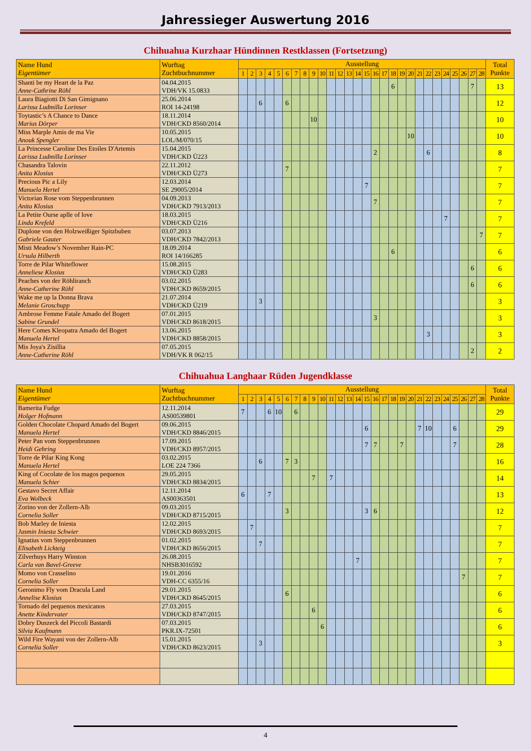Jahressieger Auswertung 2016
Chihuahua Kurzhaar Hündinnen Restklassen (Fortsetzung)
| Name Hund Eigentümer | Wurftag Zuchtbuchnummer | Ausstellung | | | | | | | | | | | | | | | | | | | | | | | | | | | | Total Punkte |
| --- | --- | --- | --- | --- | --- | --- | --- | --- | --- | --- | --- | --- | --- | --- | --- | --- | --- | --- | --- | --- | --- | --- | --- | --- | --- | --- | --- | --- | --- | --- |
| | | 1 | 2 | 3 | 4 | 5 | 6 | 7 | 8 | 9 | 10 | 11 | 12 | 13 | 14 | 15 | 16 | 17 | 18 | 19 | 20 | 21 | 22 | 23 | 24 | 25 | 26 | 27 | 28 | |
| Shanti be my Heart de la Paz Anne-Cathrine Röhl | 04.04.2015 VDH/VK 15.0833 | | | | | | | | | | | | | | | | | | 6 | | | | | | | | | 7 | | 13 |
| Laura Biagiotti Di San Gimignano Larissa Ludmilla Lorinser | 25.06.2014 ROI 14-24198 | | | 6 | | | 6 | | | | | | | | | | | | | | | | | | | | | | | 12 |
| Toytastic’s A Chance to Dance Marius Dörper | 18.11.2014 VDH/CKD 8560/2014 | | | | | | | | | 10 | | | | | | | | | | | | | | | | | | | | 10 |
| Miss Marple Amis de ma Vie Anouk Spengler | 10.05.2015 LOL/M/070/15 | | | | | | | | | | | | | | | | | | | | 10 | | | | | | | | | 10 |
| La Princesse Caroline Des Etoiles D'Artemis Larissa Ludmilla Lorinser | 15.04.2015 VDH/CKD Ü223 | | | | | | | | | | | | | | | | 2 | | | | | | 6 | | | | | | | 8 |
| Chasandra Talovin Anita Klosius | 22.11.2012 VDH/CKD Ü273 | | | | | | 7 | | | | | | | | | | | | | | | | | | | | | | | 7 |
| Precious Pic a Lily Manuela Hertel | 12.03.2014 SE 29005/2014 | | | | | | | | | | | | | | | 7 | | | | | | | | | | | | | | 7 |
| Victorian Rose vom Steppenbrunnen Anita Klosius | 04.09.2013 VDH/CKD 7913/2013 | | | | | | | | | | | | | | | | 7 | | | | | | | | | | | | | 7 |
| La Petite Ourse aplle of love Linda Krefeld | 18.03.2015 VDH/CKD Ü216 | | | | | | | | | | | | | | | | | | | | | | | | 7 | | | | | 7 |
| Duplone von den Holzweißiger Spitzbuben Gabriele Gauter | 03.07.2013 VDH/CKD 7842/2013 | | | | | | | | | | | | | | | | | | | | | | | | | | | | 7 | 7 |
| Misti Meadow’s November Rain-PC Ursula Hilberth | 18.09.2014 ROI 14/166285 | | | | | | | | | | | | | | | | | | 6 | | | | | | | | | | | 6 |
| Torre de Pilar Whiteflower Anneliese Klosius | 15.08.2015 VDH/CKD Ü283 | | | | | | | | | | | | | | | | | | | | | | | | | | | 6 | | 6 |
| Peaches von der Röhliranch Anne-Catherine Röhl | 03.02.2015 VDH/CKD 8659/2015 | | | | | | | | | | | | | | | | | | | | | | | | | | | 6 | | 6 |
| Wake me up la Donna Brava Melanie Groschupp | 21.07.2014 VDH/CKD Ü219 | | | 3 | | | | | | | | | | | | | | | | | | | | | | | | | | 3 |
| Ambrose Femme Fatale Amado del Bogert Sabine Grundel | 07.01.2015 VDH/CKD 8618/2015 | | | | | | | | | | | | | | | | 3 | | | | | | | | | | | | | 3 |
| Here Comes Kleopatra Amado del Bogert Manuela Hertel | 13.06.2015 VDH/CKD 8858/2015 | | | | | | | | | | | | | | | | | | | | | | 3 | | | | | | | 3 |
| Mis Joya's Zisillia Anne-Catherine Röhl | 07.05.2015 VDH/VK R 062/15 | | | | | | | | | | | | | | | | | | | | | | | | | | | 2 | | 2 |
Chihuahua Langhaar Rüden Jugendklasse
| Name Hund Eigentümer | Wurftag Zuchtbuchnummer | Ausstellung | | | | | | | | | | | | | | | | | | | | | | | | | | | | Total Punkte |
| --- | --- | --- | --- | --- | --- | --- | --- | --- | --- | --- | --- | --- | --- | --- | --- | --- | --- | --- | --- | --- | --- | --- | --- | --- | --- | --- | --- | --- | --- | --- |
| | | 1 | 2 | 3 | 4 | 5 | 6 | 7 | 8 | 9 | 10 | 11 | 12 | 13 | 14 | 15 | 16 | 17 | 18 | 19 | 20 | 21 | 22 | 23 | 24 | 25 | 26 | 27 | 28 | |
| Bamerita Fudge Holger Hofmann | 12.11.2014 AS00539801 | 7 | | | 6 | 10 | | 6 | | | | | | | | | | | | | | | | | | | | | | 29 |
| Golden Chocolate Chopard Amado del Bogert Manuela Hertel | 09.06.2015 VDH/CKD 8846/2015 | | | | | | | | | | | | | | | 6 | | | | | | 7 | 10 | | | 6 | | | | 29 |
| Peter Pan vom Steppenbrunnen Heidi Gehring | 17.09.2015 VDH/CKD 8957/2015 | | | | | | | | | | | | | | | 7 | 7 | | | 7 | | | | | | 7 | | | | 28 |
| Torre de Pilar King Kong Manuela Hertel | 03.02.2015 LOE 224 7366 | | | 6 | | | 7 | 3 | | | | | | | | | | | | | | | | | | | | | | 16 |
| King of Cocolate de los magos pequenos Manuela Schier | 29.05.2015 VDH/CKD 8834/2015 | | | | | | | | | 7 | | 7 | | | | | | | | | | | | | | | | | | 14 |
| Gestavo Secret Affair Eva Wolbeck | 12.11.2014 AS00363501 | 6 | | | 7 | | | | | | | | | | | | | | | | | | | | | | | | | 13 |
| Zorino von der Zollern-Alb Cornelia Soller | 09.03.2015 VDH/CKD 8715/2015 | | | | | | 3 | | | | | | | | | 3 | 6 | | | | | | | | | | | | | 12 |
| Bob Marley de Iniesta Jasmin Iniesta Schwier | 12.02.2015 VDH/CKD 8693/2015 | | 7 | | | | | | | | | | | | | | | | | | | | | | | | | | | 7 |
| Ignatius vom Steppenbrunnen Elisabeth Lickteig | 01.02.2015 VDH/CKD 8656/2015 | | | 7 | | | | | | | | | | | | | | | | | | | | | | | | | | 7 |
| Zilverhuys Harry Winston Carla van Bavel-Greeve | 26.08.2015 NHSB3016592 | | | | | | | | | | | | | | 7 | | | | | | | | | | | | | | | 7 |
| Momo von Crasselino Cornelia Soller | 19.01.2016 VDH-CC 6355/16 | | | | | | | | | | | | | | | | | | | | | | | | | | 7 | | | 7 |
| Geronimo Fly vom Dracula Land Annelise Klosius | 29.01.2015 VDH/CKD 8645/2015 | | | | | | 6 | | | | | | | | | | | | | | | | | | | | | | | 6 |
| Tornado del pequenos mexicanos Anette Kindervater | 27.03.2015 VDH/CKD 8747/2015 | | | | | | | | | 6 | | | | | | | | | | | | | | | | | | | | 6 |
| Dobry Duszeck del Piccoli Bastardi Silvia Kaufmann | 07.03.2015 PKR.IX-72501 | | | | | | | | | | 6 | | | | | | | | | | | | | | | | | | | 6 |
| Wild Fire Wayani von der Zollern-Alb Cornelia Soller | 15.01.2015 VDH/CKD 8623/2015 | | | 3 | | | | | | | | | | | | | | | | | | | | | | | | | | 3 |
4